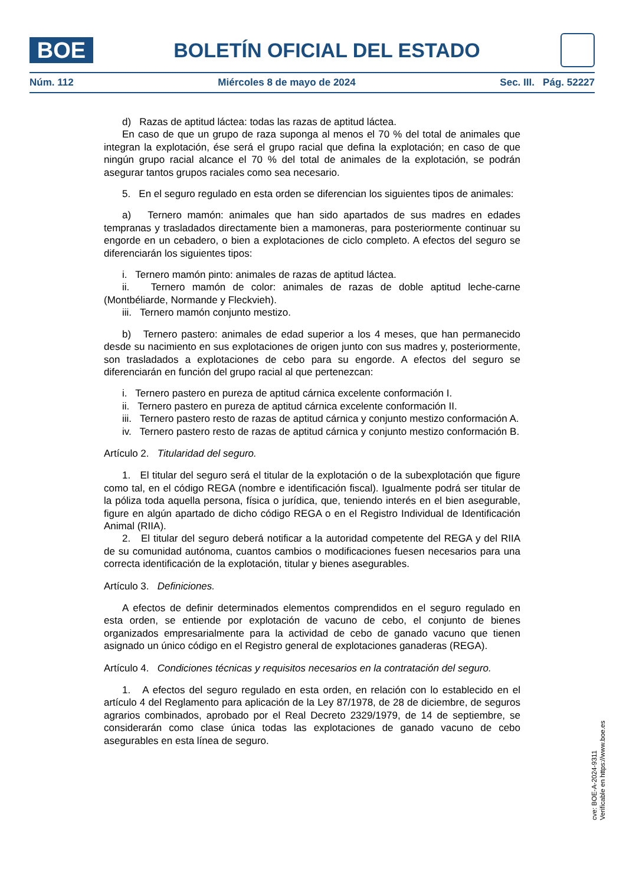BOE
BOLETÍN OFICIAL DEL ESTADO
Núm. 112 Miércoles 8 de mayo de 2024 Sec. III. Pág. 52227
d) Razas de aptitud láctea: todas las razas de aptitud láctea.
En caso de que un grupo de raza suponga al menos el 70 % del total de animales que integran la explotación, ése será el grupo racial que defina la explotación; en caso de que ningún grupo racial alcance el 70 % del total de animales de la explotación, se podrán asegurar tantos grupos raciales como sea necesario.
5. En el seguro regulado en esta orden se diferencian los siguientes tipos de animales:
a) Ternero mamón: animales que han sido apartados de sus madres en edades tempranas y trasladados directamente bien a mamoneras, para posteriormente continuar su engorde en un cebadero, o bien a explotaciones de ciclo completo. A efectos del seguro se diferenciarán los siguientes tipos:
i. Ternero mamón pinto: animales de razas de aptitud láctea.
ii. Ternero mamón de color: animales de razas de doble aptitud leche-carne (Montbéliarde, Normande y Fleckvieh).
iii. Ternero mamón conjunto mestizo.
b) Ternero pastero: animales de edad superior a los 4 meses, que han permanecido desde su nacimiento en sus explotaciones de origen junto con sus madres y, posteriormente, son trasladados a explotaciones de cebo para su engorde. A efectos del seguro se diferenciarán en función del grupo racial al que pertenezcan:
i. Ternero pastero en pureza de aptitud cárnica excelente conformación I.
ii. Ternero pastero en pureza de aptitud cárnica excelente conformación II.
iii. Ternero pastero resto de razas de aptitud cárnica y conjunto mestizo conformación A.
iv. Ternero pastero resto de razas de aptitud cárnica y conjunto mestizo conformación B.
Artículo 2. Titularidad del seguro.
1. El titular del seguro será el titular de la explotación o de la subexplotación que figure como tal, en el código REGA (nombre e identificación fiscal). Igualmente podrá ser titular de la póliza toda aquella persona, física o jurídica, que, teniendo interés en el bien asegurable, figure en algún apartado de dicho código REGA o en el Registro Individual de Identificación Animal (RIIA).
2. El titular del seguro deberá notificar a la autoridad competente del REGA y del RIIA de su comunidad autónoma, cuantos cambios o modificaciones fuesen necesarios para una correcta identificación de la explotación, titular y bienes asegurables.
Artículo 3. Definiciones.
A efectos de definir determinados elementos comprendidos en el seguro regulado en esta orden, se entiende por explotación de vacuno de cebo, el conjunto de bienes organizados empresarialmente para la actividad de cebo de ganado vacuno que tienen asignado un único código en el Registro general de explotaciones ganaderas (REGA).
Artículo 4. Condiciones técnicas y requisitos necesarios en la contratación del seguro.
1. A efectos del seguro regulado en esta orden, en relación con lo establecido en el artículo 4 del Reglamento para aplicación de la Ley 87/1978, de 28 de diciembre, de seguros agrarios combinados, aprobado por el Real Decreto 2329/1979, de 14 de septiembre, se considerarán como clase única todas las explotaciones de ganado vacuno de cebo asegurables en esta línea de seguro.
cve: BOE-A-2024-9311
Verificable en https://www.boe.es